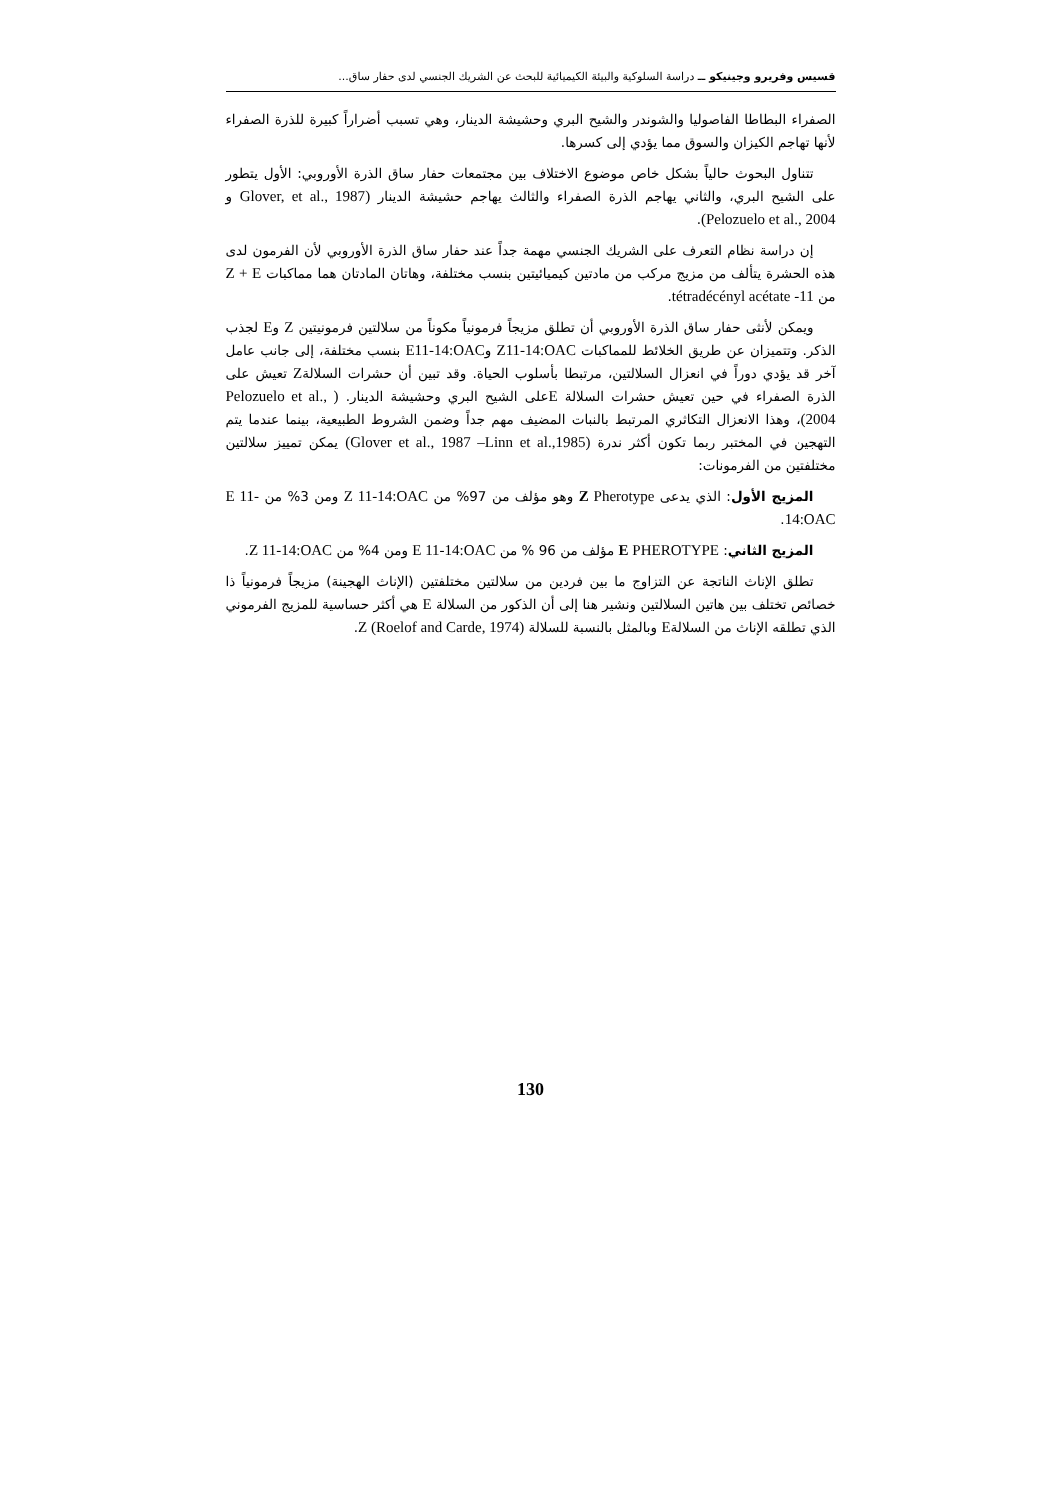قسيس وفريرو وجينيكو ــ دراسة السلوكية والبيئة الكيميائية للبحث عن الشريك الجنسي لدى حفار ساق...
الصفراء البطاطا الفاصوليا والشوندر والشيح البري وحشيشة الدينار، وهي تسبب أضراراً كبيرة للذرة الصفراء لأنها تهاجم الكيزان والسوق مما يؤدي إلى كسرها.
تتناول البحوث حالياً بشكل خاص موضوع الاختلاف بين مجتمعات حفار ساق الذرة الأوروبي: الأول يتطور على الشيح البري، والثاني يهاجم الذرة الصفراء والثالث يهاجم حشيشة الدينار (Glover, et al., 1987 و Pelozuelo et al., 2004).
إن دراسة نظام التعرف على الشريك الجنسي مهمة جداً عند حفار ساق الذرة الأوروبي لأن الفرمون لدى هذه الحشرة يتألف من مزيج مركب من مادتين كيميائيتين بنسب مختلفة، وهاتان المادتان هما مماكبات Z + E من 11- tétradécényl acétate.
ويمكن لأنثى حفار ساق الذرة الأوروبي أن تطلق مزيجاً فرمونياً مكوناً من سلالتين فرمونيتين Z وE لجذب الذكر. وتتميزان عن طريق الخلائط للمماكبات Z11-14:OAC وE11-14:OAC بنسب مختلفة، إلى جانب عامل آخر قد يؤدي دوراً في انعزال السلالتين، مرتبطا بأسلوب الحياة. وقد تبين أن حشرات السلالةZ تعيش على الذرة الصفراء في حين تعيش حشرات السلالة Eعلى الشيح البري وحشيشة الدينار. ( Pelozuelo et al., 2004)، وهذا الانعزال التكاثري المرتبط بالنبات المضيف مهم جداً وضمن الشروط الطبيعية، بينما عندما يتم التهجين في المختبر ربما تكون أكثر ندرة (Glover et al., 1987 –Linn et al.,1985) يمكن تمييز سلالتين مختلفتين من الفرمونات:
المزيج الأول: الذي يدعى Z Pherotype وهو مؤلف من 97% من Z 11-14:OAC ومن 3% من E 11-14:OAC.
المزيج الثاني: E PHEROTYPE مؤلف من 96 % من E 11-14:OAC ومن 4% من Z 11-14:OAC.
تطلق الإناث الناتجة عن التزاوج ما بين فردين من سلالتين مختلفتين (الإناث الهجينة) مزيجاً فرمونياً ذا خصائص تختلف بين هاتين السلالتين ونشير هنا إلى أن الذكور من السلالة E هي أكثر حساسية للمزيج الفرموني الذي تطلقه الإناث من السلالةE وبالمثل بالنسبة للسلالة Z (Roelof and Carde, 1974).
130